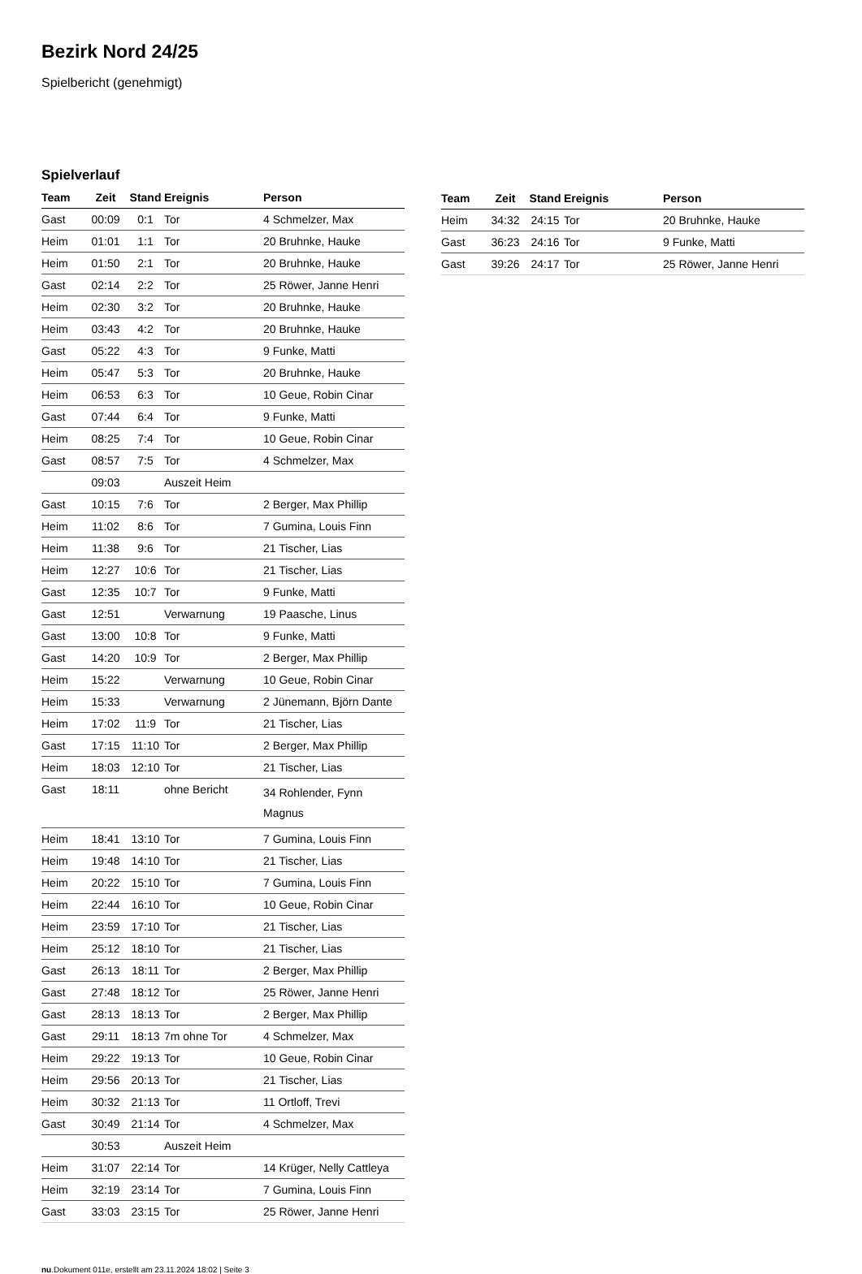Bezirk Nord 24/25
Spielbericht (genehmigt)
Spielverlauf
| Team | Zeit | Stand | Ereignis | Person |
| --- | --- | --- | --- | --- |
| Gast | 00:09 | 0:1 | Tor | 4 Schmelzer, Max |
| Heim | 01:01 | 1:1 | Tor | 20 Bruhnke, Hauke |
| Heim | 01:50 | 2:1 | Tor | 20 Bruhnke, Hauke |
| Gast | 02:14 | 2:2 | Tor | 25 Röwer, Janne Henri |
| Heim | 02:30 | 3:2 | Tor | 20 Bruhnke, Hauke |
| Heim | 03:43 | 4:2 | Tor | 20 Bruhnke, Hauke |
| Gast | 05:22 | 4:3 | Tor | 9 Funke, Matti |
| Heim | 05:47 | 5:3 | Tor | 20 Bruhnke, Hauke |
| Heim | 06:53 | 6:3 | Tor | 10 Geue, Robin Cinar |
| Gast | 07:44 | 6:4 | Tor | 9 Funke, Matti |
| Heim | 08:25 | 7:4 | Tor | 10 Geue, Robin Cinar |
| Gast | 08:57 | 7:5 | Tor | 4 Schmelzer, Max |
| | 09:03 | | Auszeit Heim | |
| Gast | 10:15 | 7:6 | Tor | 2 Berger, Max Phillip |
| Heim | 11:02 | 8:6 | Tor | 7 Gumina, Louis Finn |
| Heim | 11:38 | 9:6 | Tor | 21 Tischer, Lias |
| Heim | 12:27 | 10:6 | Tor | 21 Tischer, Lias |
| Gast | 12:35 | 10:7 | Tor | 9 Funke, Matti |
| Gast | 12:51 | | Verwarnung | 19 Paasche, Linus |
| Gast | 13:00 | 10:8 | Tor | 9 Funke, Matti |
| Gast | 14:20 | 10:9 | Tor | 2 Berger, Max Phillip |
| Heim | 15:22 | | Verwarnung | 10 Geue, Robin Cinar |
| Heim | 15:33 | | Verwarnung | 2 Jünemann, Björn Dante |
| Heim | 17:02 | 11:9 | Tor | 21 Tischer, Lias |
| Gast | 17:15 | 11:10 | Tor | 2 Berger, Max Phillip |
| Heim | 18:03 | 12:10 | Tor | 21 Tischer, Lias |
| Gast | 18:11 | | ohne Bericht | 34 Rohlender, Fynn Magnus |
| Heim | 18:41 | 13:10 | Tor | 7 Gumina, Louis Finn |
| Heim | 19:48 | 14:10 | Tor | 21 Tischer, Lias |
| Heim | 20:22 | 15:10 | Tor | 7 Gumina, Louis Finn |
| Heim | 22:44 | 16:10 | Tor | 10 Geue, Robin Cinar |
| Heim | 23:59 | 17:10 | Tor | 21 Tischer, Lias |
| Heim | 25:12 | 18:10 | Tor | 21 Tischer, Lias |
| Gast | 26:13 | 18:11 | Tor | 2 Berger, Max Phillip |
| Gast | 27:48 | 18:12 | Tor | 25 Röwer, Janne Henri |
| Gast | 28:13 | 18:13 | Tor | 2 Berger, Max Phillip |
| Gast | 29:11 | 18:13 | 7m ohne Tor | 4 Schmelzer, Max |
| Heim | 29:22 | 19:13 | Tor | 10 Geue, Robin Cinar |
| Heim | 29:56 | 20:13 | Tor | 21 Tischer, Lias |
| Heim | 30:32 | 21:13 | Tor | 11 Ortloff, Trevi |
| Gast | 30:49 | 21:14 | Tor | 4 Schmelzer, Max |
| | 30:53 | | Auszeit Heim | |
| Heim | 31:07 | 22:14 | Tor | 14 Krüger, Nelly Cattleya |
| Heim | 32:19 | 23:14 | Tor | 7 Gumina, Louis Finn |
| Gast | 33:03 | 23:15 | Tor | 25 Röwer, Janne Henri |
| Team | Zeit | Stand | Ereignis | Person |
| --- | --- | --- | --- | --- |
| Heim | 34:32 | 24:15 | Tor | 20 Bruhnke, Hauke |
| Gast | 36:23 | 24:16 | Tor | 9 Funke, Matti |
| Gast | 39:26 | 24:17 | Tor | 25 Röwer, Janne Henri |
nu.Dokument 011e, erstellt am 23.11.2024 18:02 | Seite 3